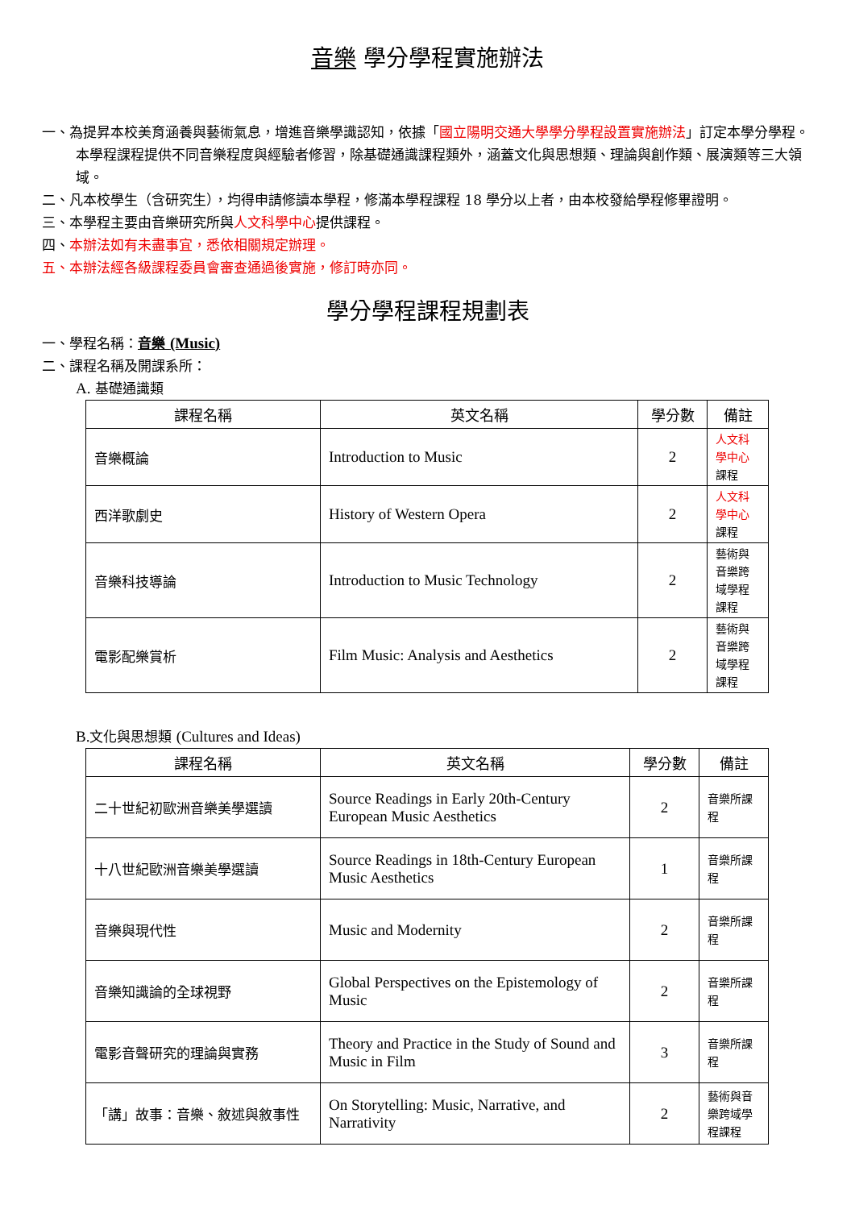音樂 學分學程實施辦法
一、為提昇本校美育涵養與藝術氣息，增進音樂學識認知，依據「國立陽明交通大學學分學程設置實施辦法」訂定本學分學程。本學程課程提供不同音樂程度與經驗者修習，除基礎通識課程類外，涵蓋文化與思想類、理論與創作類、展演類等三大領域。
二、凡本校學生（含研究生），均得申請修讀本學程，修滿本學程課程 18 學分以上者，由本校發給學程修畢證明。
三、本學程主要由音樂研究所與人文科學中心提供課程。
四、本辦法如有未盡事宜，悉依相關規定辦理。
五、本辦法經各級課程委員會審查通過後實施，修訂時亦同。
學分學程課程規劃表
一、學程名稱：音樂 (Music)
二、課程名稱及開課系所：
A. 基礎通識類
| 課程名稱 | 英文名稱 | 學分數 | 備註 |
| --- | --- | --- | --- |
| 音樂概論 | Introduction to Music | 2 | 人文科學中心 課程 |
| 西洋歌劇史 | History of Western Opera | 2 | 人文科學中心 課程 |
| 音樂科技導論 | Introduction to Music Technology | 2 | 藝術與音樂跨域學程課程 |
| 電影配樂賞析 | Film Music: Analysis and Aesthetics | 2 | 藝術與音樂跨域學程課程 |
B. 文化與思想類 (Cultures and Ideas)
| 課程名稱 | 英文名稱 | 學分數 | 備註 |
| --- | --- | --- | --- |
| 二十世紀初歐洲音樂美學選讀 | Source Readings in Early 20th-Century European Music Aesthetics | 2 | 音樂所課程 |
| 十八世紀歐洲音樂美學選讀 | Source Readings in 18th-Century European Music Aesthetics | 1 | 音樂所課程 |
| 音樂與現代性 | Music and Modernity | 2 | 音樂所課程 |
| 音樂知識論的全球視野 | Global Perspectives on the Epistemology of Music | 2 | 音樂所課程 |
| 電影音聲研究的理論與實務 | Theory and Practice in the Study of Sound and Music in Film | 3 | 音樂所課程 |
| 「講」故事：音樂、敘述與敘事性 | On Storytelling: Music, Narrative, and Narrativity | 2 | 藝術與音樂跨域學程課程 |